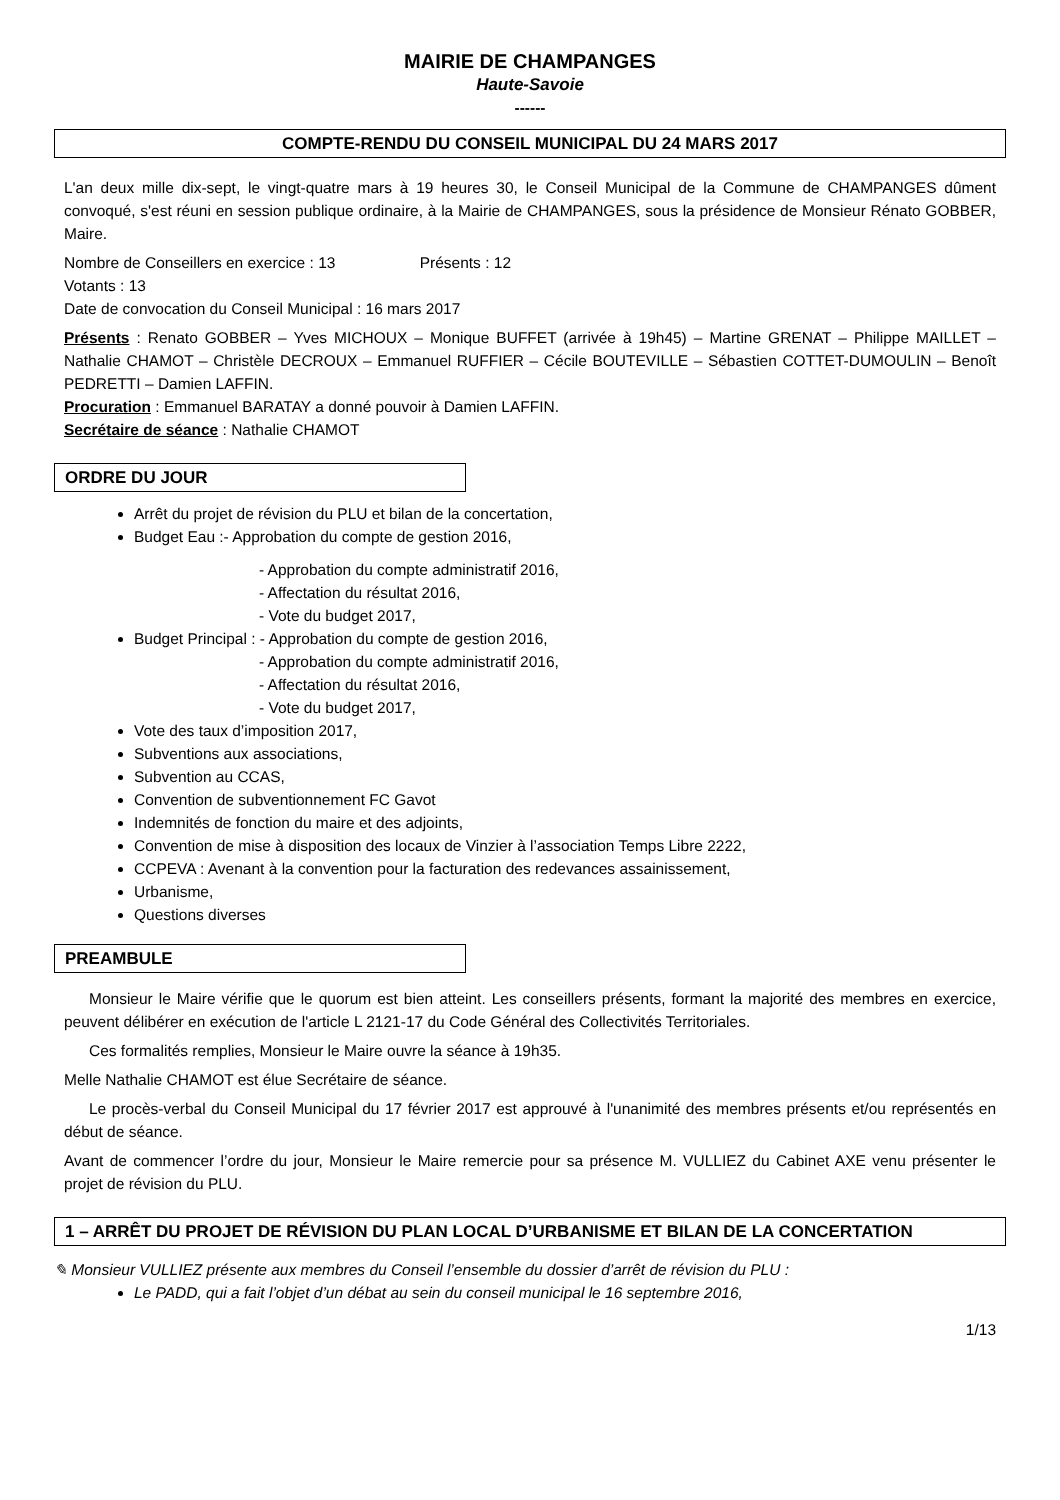MAIRIE DE CHAMPANGES
Haute-Savoie
------
COMPTE-RENDU DU CONSEIL MUNICIPAL DU 24 MARS 2017
L'an deux mille dix-sept, le vingt-quatre mars à 19 heures 30, le Conseil Municipal de la Commune de CHAMPANGES dûment convoqué, s'est réuni en session publique ordinaire, à la Mairie de CHAMPANGES, sous la présidence de Monsieur Rénato GOBBER, Maire.
Nombre de Conseillers en exercice : 13 Présents : 12
Votants : 13
Date de convocation du Conseil Municipal : 16 mars 2017
Présents : Renato GOBBER – Yves MICHOUX – Monique BUFFET (arrivée à 19h45) – Martine GRENAT – Philippe MAILLET – Nathalie CHAMOT – Christèle DECROUX – Emmanuel RUFFIER – Cécile BOUTEVILLE – Sébastien COTTET-DUMOULIN – Benoît PEDRETTI – Damien LAFFIN.
Procuration : Emmanuel BARATAY a donné pouvoir à Damien LAFFIN.
Secrétaire de séance : Nathalie CHAMOT
ORDRE DU JOUR
Arrêt du projet de révision du PLU et bilan de la concertation,
Budget Eau :- Approbation du compte de gestion 2016,
- Approbation du compte administratif 2016,
- Affectation du résultat 2016,
- Vote du budget 2017,
Budget Principal : - Approbation du compte de gestion 2016,
- Approbation du compte administratif 2016,
- Affectation du résultat 2016,
- Vote du budget 2017,
Vote des taux d’imposition 2017,
Subventions aux associations,
Subvention au CCAS,
Convention de subventionnement FC Gavot
Indemnités de fonction du maire et des adjoints,
Convention de mise à disposition des locaux de Vinzier à l’association Temps Libre 2222,
CCPEVA : Avenant à la convention pour la facturation des redevances assainissement,
Urbanisme,
Questions diverses
PREAMBULE
Monsieur le Maire vérifie que le quorum est bien atteint. Les conseillers présents, formant la majorité des membres en exercice, peuvent délibérer en exécution de l'article L 2121-17 du Code Général des Collectivités Territoriales.
Ces formalités remplies, Monsieur le Maire ouvre la séance à 19h35.
Melle Nathalie CHAMOT est élue Secrétaire de séance.
Le procès-verbal du Conseil Municipal du 17 février 2017 est approuvé à l'unanimité des membres présents et/ou représentés en début de séance.
Avant de commencer l’ordre du jour, Monsieur le Maire remercie pour sa présence M. VULLIEZ du Cabinet AXE venu présenter le projet de révision du PLU.
1 – ARRÊT DU PROJET DE RÉVISION DU PLAN LOCAL D’URBANISME ET BILAN DE LA CONCERTATION
✎ Monsieur VULLIEZ présente aux membres du Conseil l’ensemble du dossier d’arrêt de révision du PLU :
Le PADD, qui a fait l’objet d’un débat au sein du conseil municipal le 16 septembre 2016,
1/13